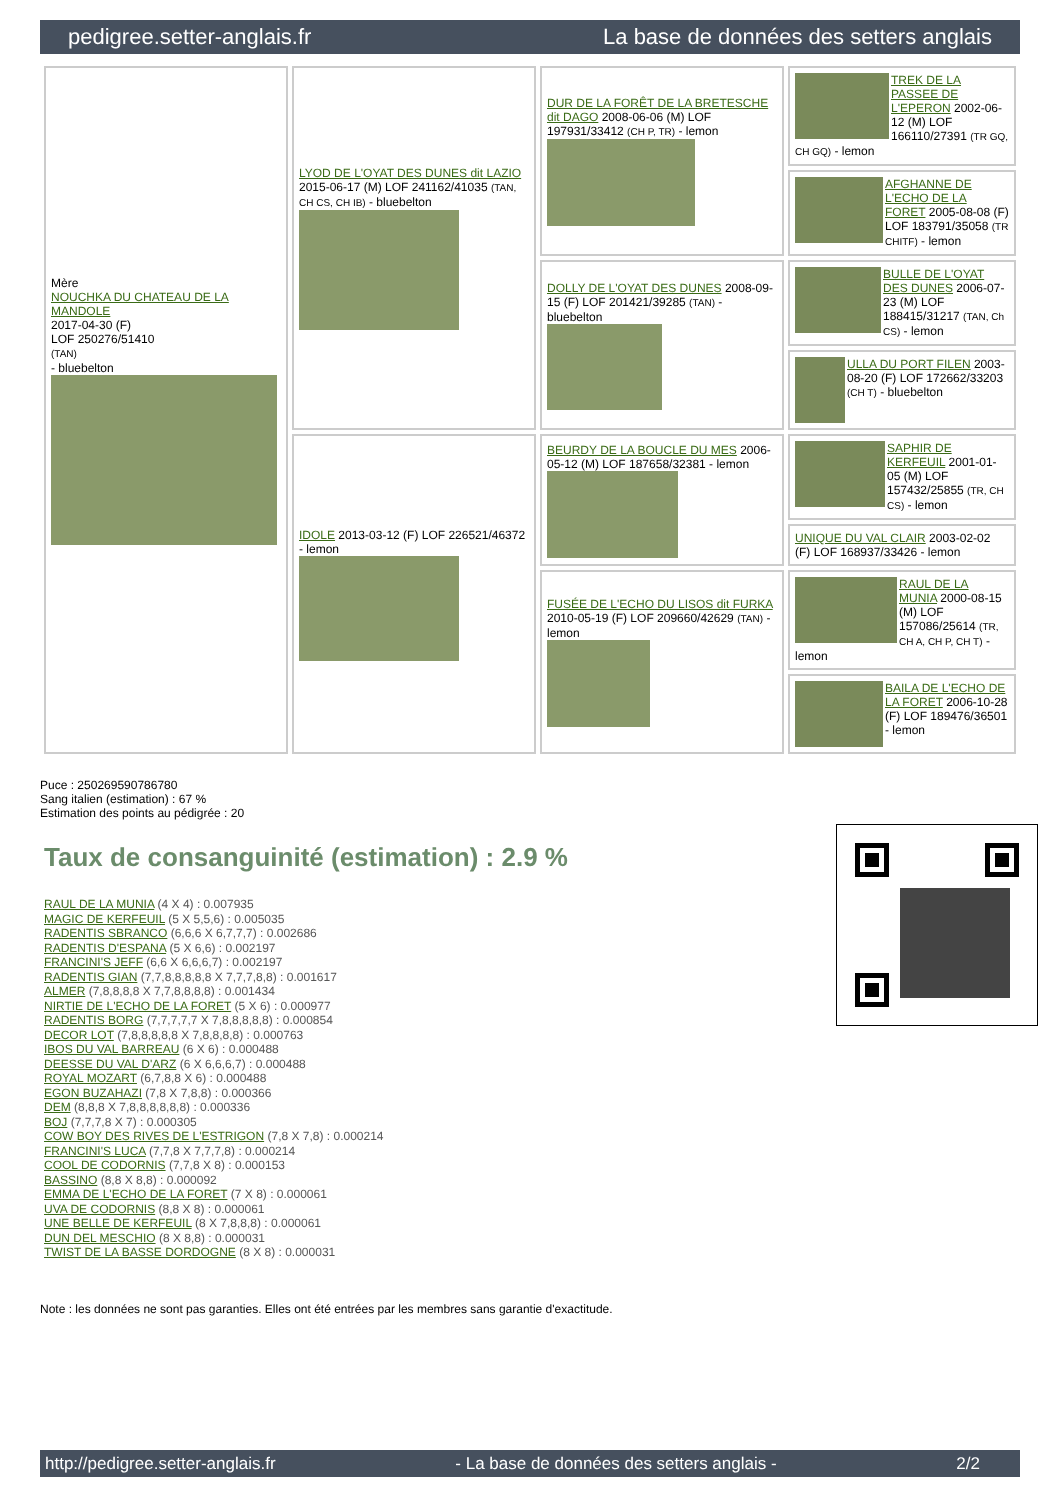pedigree.setter-anglais.fr La base de données des setters anglais
| Mère NOUCHKA DU CHATEAU DE LA MANDOLE 2017-04-30 (F) LOF 250276/51410 (TAN) - bluebelton | LYOD DE L'OYAT DES DUNES dit LAZIO 2015-06-17 (M) LOF 241162/41035 (TAN, CH CS, CH IB) - bluebelton | DUR DE LA FORÊT DE LA BRETESCHE dit DAGO 2008-06-06 (M) LOF 197931/33412 (CH P, TR) - lemon | TREK DE LA PASSEE DE L'EPERON 2002-06-12 (M) LOF 166110/27391 (TR GQ, CH GQ) - lemon |
| | | | AFGHANNE DE L'ECHO DE LA FORET 2005-08-08 (F) LOF 183791/35058 (TR CHITF) - lemon |
| | | DOLLY DE L'OYAT DES DUNES 2008-09-15 (F) LOF 201421/39285 (TAN) - bluebelton | BULLE DE L'OYAT DES DUNES 2006-07-23 (M) LOF 188415/31217 (TAN, Ch CS) - lemon |
| | | | ULLA DU PORT FILEN 2003-08-20 (F) LOF 172662/33203 (CH T) - bluebelton |
| | IDOLE 2013-03-12 (F) LOF 226521/46372 - lemon | BEURDY DE LA BOUCLE DU MES 2006-05-12 (M) LOF 187658/32381 - lemon | SAPHIR DE KERFEUIL 2001-01-05 (M) LOF 157432/25855 (TR, CH CS) - lemon |
| | | | UNIQUE DU VAL CLAIR 2003-02-02 (F) LOF 168937/33426 - lemon |
| | | FUSÉE DE L'ECHO DU LISOS dit FURKA 2010-05-19 (F) LOF 209660/42629 (TAN) - lemon | RAUL DE LA MUNIA 2000-08-15 (M) LOF 157086/25614 (TR, CH A, CH P, CH T) - lemon |
| | | | BAILA DE L'ECHO DE LA FORET 2006-10-28 (F) LOF 189476/36501 - lemon |
Puce : 250269590786780
Sang italien (estimation) : 67 %
Estimation des points au pédigrée : 20
Taux de consanguinité (estimation) : 2.9 %
RAUL DE LA MUNIA (4 X 4) : 0.007935
MAGIC DE KERFEUIL (5 X 5,5,6) : 0.005035
RADENTIS SBRANCO (6,6,6 X 6,7,7,7) : 0.002686
RADENTIS D'ESPANA (5 X 6,6) : 0.002197
FRANCINI'S JEFF (6,6 X 6,6,6,7) : 0.002197
RADENTIS GIAN (7,7,8,8,8,8,8 X 7,7,7,8,8) : 0.001617
ALMER (7,8,8,8,8 X 7,7,8,8,8,8) : 0.001434
NIRTIE DE L'ECHO DE LA FORET (5 X 6) : 0.000977
RADENTIS BORG (7,7,7,7,7 X 7,8,8,8,8,8) : 0.000854
DECOR LOT (7,8,8,8,8,8 X 7,8,8,8,8) : 0.000763
IBOS DU VAL BARREAU (6 X 6) : 0.000488
DEESSE DU VAL D'ARZ (6 X 6,6,6,7) : 0.000488
ROYAL MOZART (6,7,8,8 X 6) : 0.000488
EGON BUZAHAZI (7,8 X 7,8,8) : 0.000366
DEM (8,8,8 X 7,8,8,8,8,8,8) : 0.000336
BOJ (7,7,7,8 X 7) : 0.000305
COW BOY DES RIVES DE L'ESTRIGON (7,8 X 7,8) : 0.000214
FRANCINI'S LUCA (7,7,8 X 7,7,7,8) : 0.000214
COOL DE CODORNIS (7,7,8 X 8) : 0.000153
BASSINO (8,8 X 8,8) : 0.000092
EMMA DE L'ECHO DE LA FORET (7 X 8) : 0.000061
UVA DE CODORNIS (8,8 X 8) : 0.000061
UNE BELLE DE KERFEUIL (8 X 7,8,8,8) : 0.000061
DUN DEL MESCHIO (8 X 8,8) : 0.000031
TWIST DE LA BASSE DORDOGNE (8 X 8) : 0.000031
Note : les données ne sont pas garanties. Elles ont été entrées par les membres sans garantie d'exactitude.
http://pedigree.setter-anglais.fr - La base de données des setters anglais - 2/2